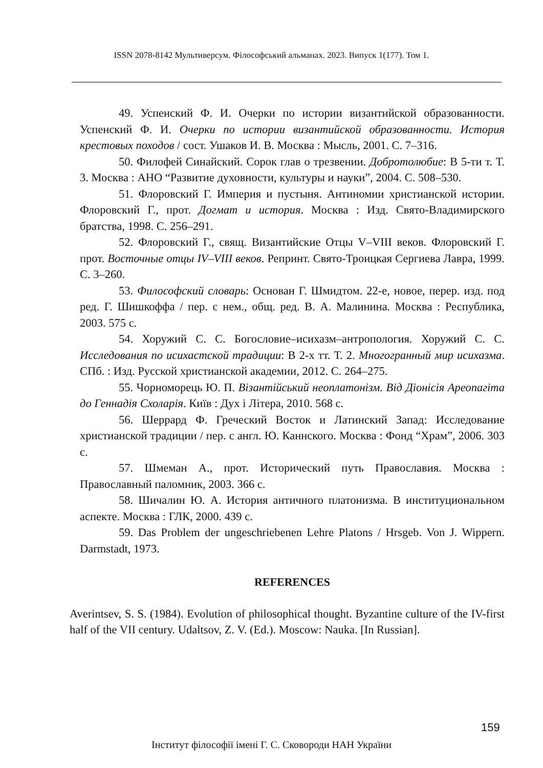ISSN 2078-8142 Мультиверсум. Філософський альманах. 2023. Випуск 1(177). Том 1.
49. Успенский Ф. И. Очерки по истории византийской образованности. Успенский Ф. И. Очерки по истории византийской образованности. История крестовых походов / сост. Ушаков И. В. Москва : Мысль, 2001. С. 7–316.
50. Филофей Синайский. Сорок глав о трезвении. Добротолюбие: В 5-ти т. Т. 3. Москва : АНО “Развитие духовности, культуры и науки”, 2004. С. 508–530.
51. Флоровский Г. Империя и пустыня. Антиномии христианской истории. Флоровский Г., прот. Догмат и история. Москва : Изд. Свято-Владимирского братства, 1998. С. 256–291.
52. Флоровский Г., свящ. Византийские Отцы V–VIII веков. Флоровский Г. прот. Восточные отцы IV–VIII веков. Репринт. Свято-Троицкая Сергиева Лавра, 1999. С. 3–260.
53. Философский словарь: Основан Г. Шмидтом. 22-е, новое, перер. изд. под ред. Г. Шишкоффа / пер. с нем., общ. ред. В. А. Малинина. Москва : Республика, 2003. 575 с.
54. Хоружий С. С. Богословие–исихазм–антропология. Хоружий С. С. Исследования по исихастской традиции: В 2-х тт. Т. 2. Многогранный мир исихазма. СПб. : Изд. Русской христианской академии, 2012. С. 264–275.
55. Чорноморець Ю. П. Візантійський неоплатонізм. Від Діонісія Ареопагіта до Геннадія Схоларія. Київ : Дух і Літера, 2010. 568 с.
56. Шеррард Ф. Греческий Восток и Латинский Запад: Исследование христианской традиции / пер. с англ. Ю. Каннского. Москва : Фонд “Храм”, 2006. 303 с.
57. Шмеман А., прот. Исторический путь Православия. Москва : Православный паломник, 2003. 366 с.
58. Шичалин Ю. А. История античного платонизма. В институциональном аспекте. Москва : ГЛК, 2000. 439 с.
59. Das Problem der ungeschriebenen Lehre Platons / Hrsgeb. Von J. Wippern. Darmstadt, 1973.
REFERENCES
Averintsev, S. S. (1984). Evolution of philosophical thought. Byzantine culture of the IV-first half of the VII century. Udaltsov, Z. V. (Ed.). Moscow: Nauka. [In Russian].
159
Інститут філософії імені Г. С. Сковороди НАН України